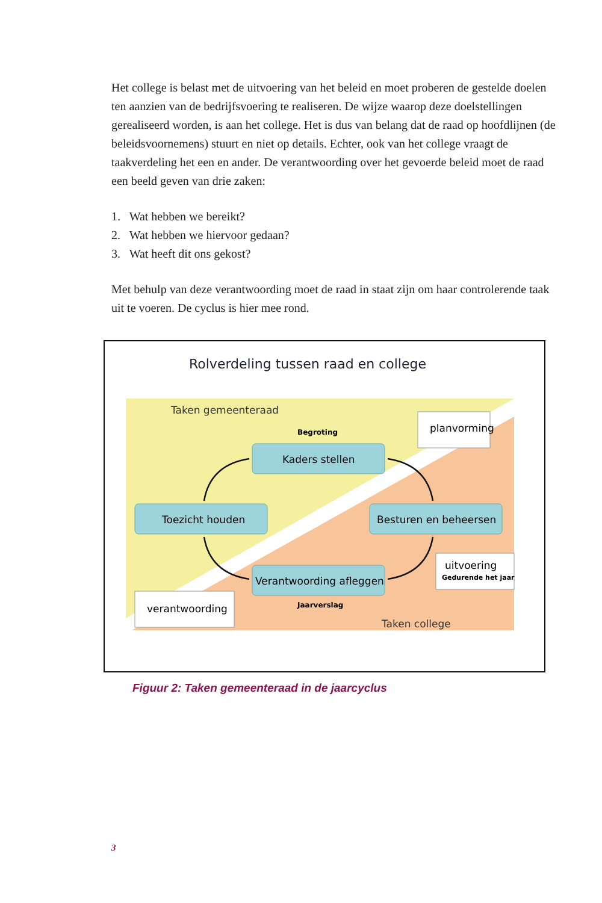Het college is belast met de uitvoering van het beleid en moet proberen de gestelde doelen ten aanzien van de bedrijfsvoering te realiseren. De wijze waarop deze doelstellingen gerealiseerd worden, is aan het college. Het is dus van belang dat de raad op hoofdlijnen (de beleidsvoornemens) stuurt en niet op details. Echter, ook van het college vraagt de taakverdeling het een en ander. De verantwoording over het gevoerde beleid moet de raad een beeld geven van drie zaken:
1. Wat hebben we bereikt?
2. Wat hebben we hiervoor gedaan?
3. Wat heeft dit ons gekost?
Met behulp van deze verantwoording moet de raad in staat zijn om haar controlerende taak uit te voeren. De cyclus is hier mee rond.
Rolverdeling tussen raad en college
Taken gemeenteraad
Begroting
planvorming
Kaders stellen
Toezicht houden
Besturen en beheersen
Verantwoording afleggen
uitvoering
Gedurende het jaar
verantwoording
Jaarverslag
Taken college
Figuur 2: Taken gemeenteraad in de jaarcyclus
3